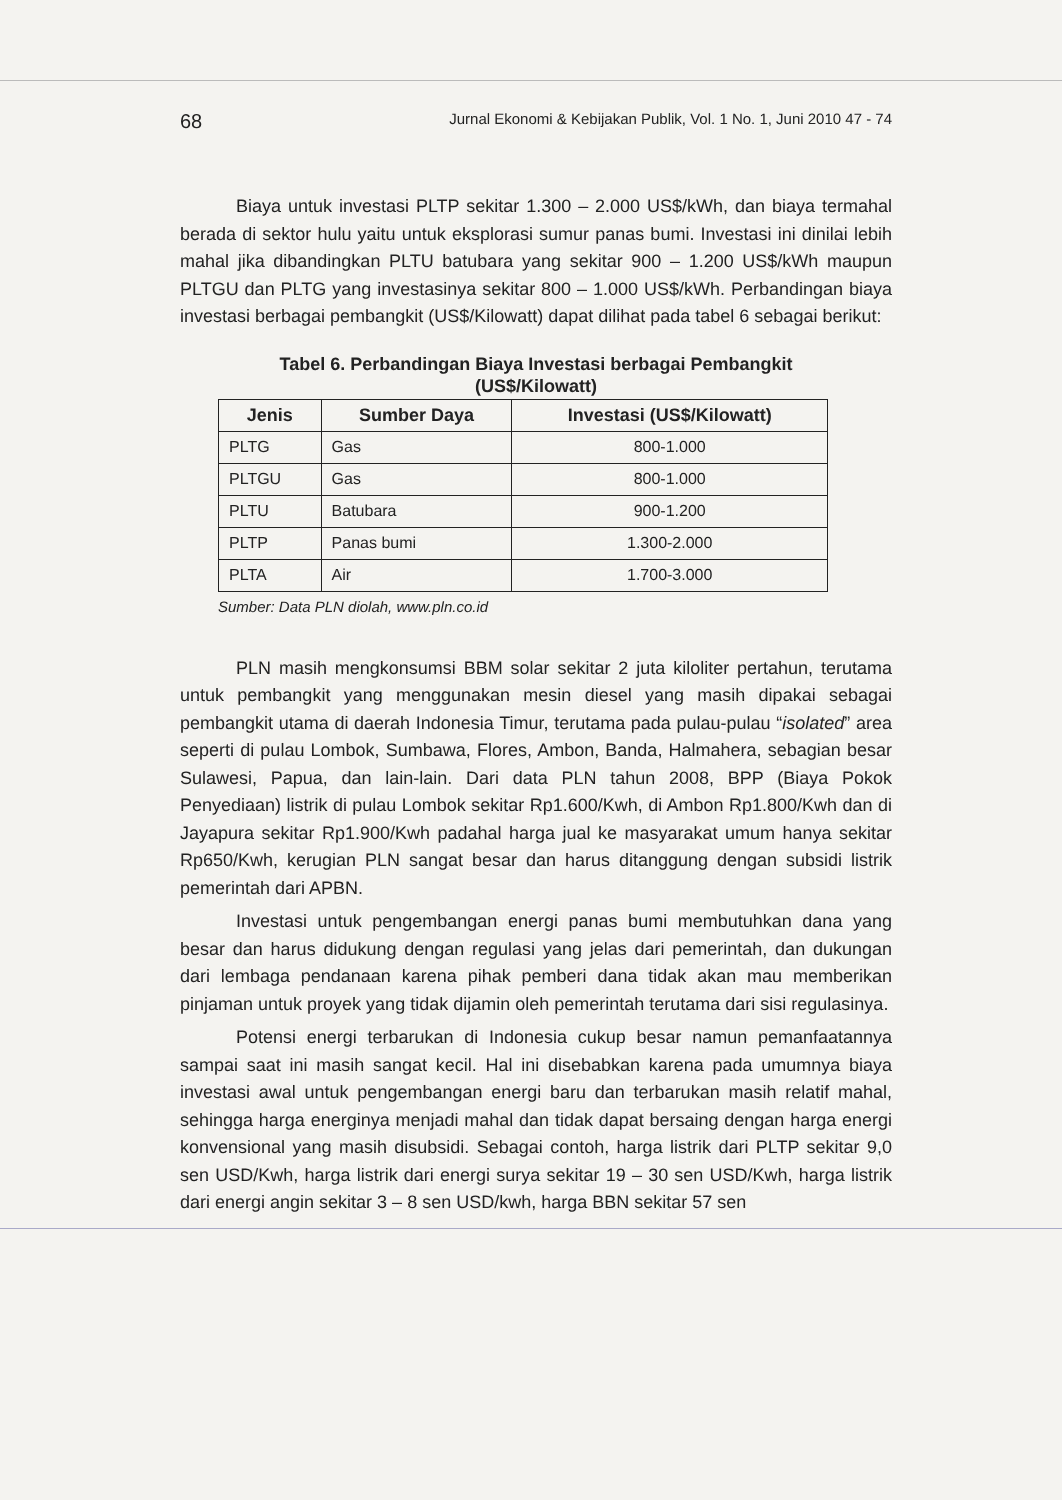68 Jurnal Ekonomi & Kebijakan Publik, Vol. 1 No. 1, Juni 2010 47 - 74
Biaya untuk investasi PLTP sekitar 1.300 – 2.000 US$/kWh, dan biaya termahal berada di sektor hulu yaitu untuk eksplorasi sumur panas bumi. Investasi ini dinilai lebih mahal jika dibandingkan PLTU batubara yang sekitar 900 – 1.200 US$/kWh maupun PLTGU dan PLTG yang investasinya sekitar 800 – 1.000 US$/kWh. Perbandingan biaya investasi berbagai pembangkit (US$/Kilowatt) dapat dilihat pada tabel 6 sebagai berikut:
Tabel 6. Perbandingan Biaya Investasi berbagai Pembangkit
(US$/Kilowatt)
| Jenis | Sumber Daya | Investasi (US$/Kilowatt) |
| --- | --- | --- |
| PLTG | Gas | 800-1.000 |
| PLTGU | Gas | 800-1.000 |
| PLTU | Batubara | 900-1.200 |
| PLTP | Panas bumi | 1.300-2.000 |
| PLTA | Air | 1.700-3.000 |
Sumber: Data PLN diolah, www.pln.co.id
PLN masih mengkonsumsi BBM solar sekitar 2 juta kiloliter pertahun, terutama untuk pembangkit yang menggunakan mesin diesel yang masih dipakai sebagai pembangkit utama di daerah Indonesia Timur, terutama pada pulau-pulau “isolated” area seperti di pulau Lombok, Sumbawa, Flores, Ambon, Banda, Halmahera, sebagian besar Sulawesi, Papua, dan lain-lain. Dari data PLN tahun 2008, BPP (Biaya Pokok Penyediaan) listrik di pulau Lombok sekitar Rp1.600/Kwh, di Ambon Rp1.800/Kwh dan di Jayapura sekitar Rp1.900/Kwh padahal harga jual ke masyarakat umum hanya sekitar Rp650/Kwh, kerugian PLN sangat besar dan harus ditanggung dengan subsidi listrik pemerintah dari APBN.
Investasi untuk pengembangan energi panas bumi membutuhkan dana yang besar dan harus didukung dengan regulasi yang jelas dari pemerintah, dan dukungan dari lembaga pendanaan karena pihak pemberi dana tidak akan mau memberikan pinjaman untuk proyek yang tidak dijamin oleh pemerintah terutama dari sisi regulasinya.
Potensi energi terbarukan di Indonesia cukup besar namun pemanfaatannya sampai saat ini masih sangat kecil. Hal ini disebabkan karena pada umumnya biaya investasi awal untuk pengembangan energi baru dan terbarukan masih relatif mahal, sehingga harga energinya menjadi mahal dan tidak dapat bersaing dengan harga energi konvensional yang masih disubsidi. Sebagai contoh, harga listrik dari PLTP sekitar 9,0 sen USD/Kwh, harga listrik dari energi surya sekitar 19 – 30 sen USD/Kwh, harga listrik dari energi angin sekitar 3 – 8 sen USD/kwh, harga BBN sekitar 57 sen